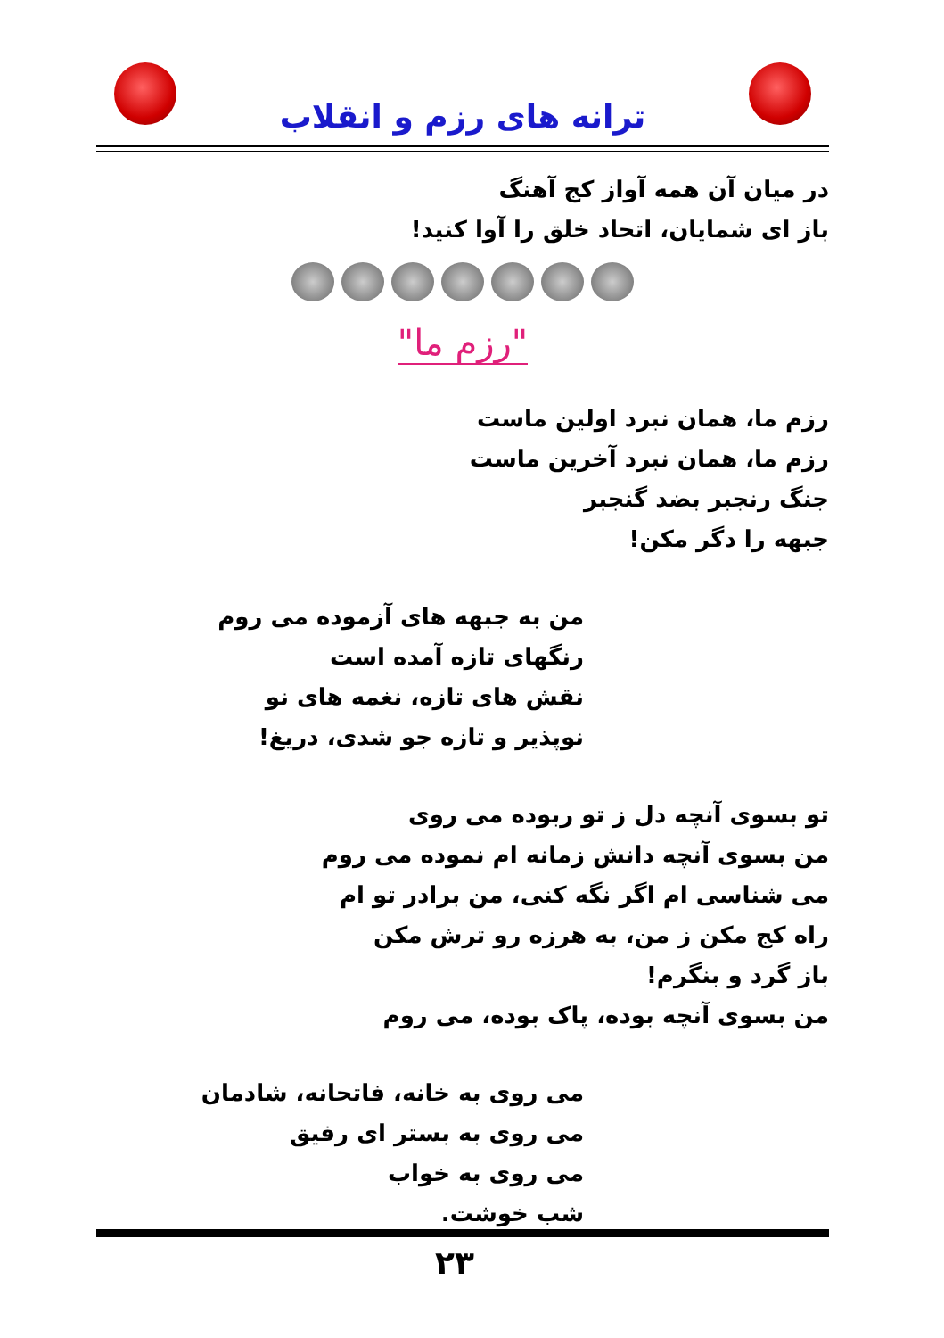ترانه های رزم و انقلاب
در میان آن همه آواز کج آهنگ
باز ای شمایان، اتحاد خلق را آوا کنید!
"رزم ما"
رزم ما، همان نبرد اولین ماست
رزم ما، همان نبرد آخرین ماست
جنگ رنجبر بضد گنجبر
جبهه را دگر مکن!
من به جبهه های آزموده می روم
رنگهای تازه آمده است
نقش های تازه، نغمه های نو
نوپذیر و تازه جو شدی، دریغ!
تو بسوی آنچه دل ز تو ربوده می روی
من بسوی آنچه دانش زمانه ام نموده می روم
می شناسی ام اگر نگه کنی، من برادر تو ام
راه کج مکن ز من، به هرزه رو ترش مکن
باز گرد و بنگرم!
من بسوی آنچه بوده، پاک بوده، می روم
می روی به خانه، فاتحانه، شادمان
می روی به بستر ای رفیق
می روی به خواب
شب خوشت.
۲۳